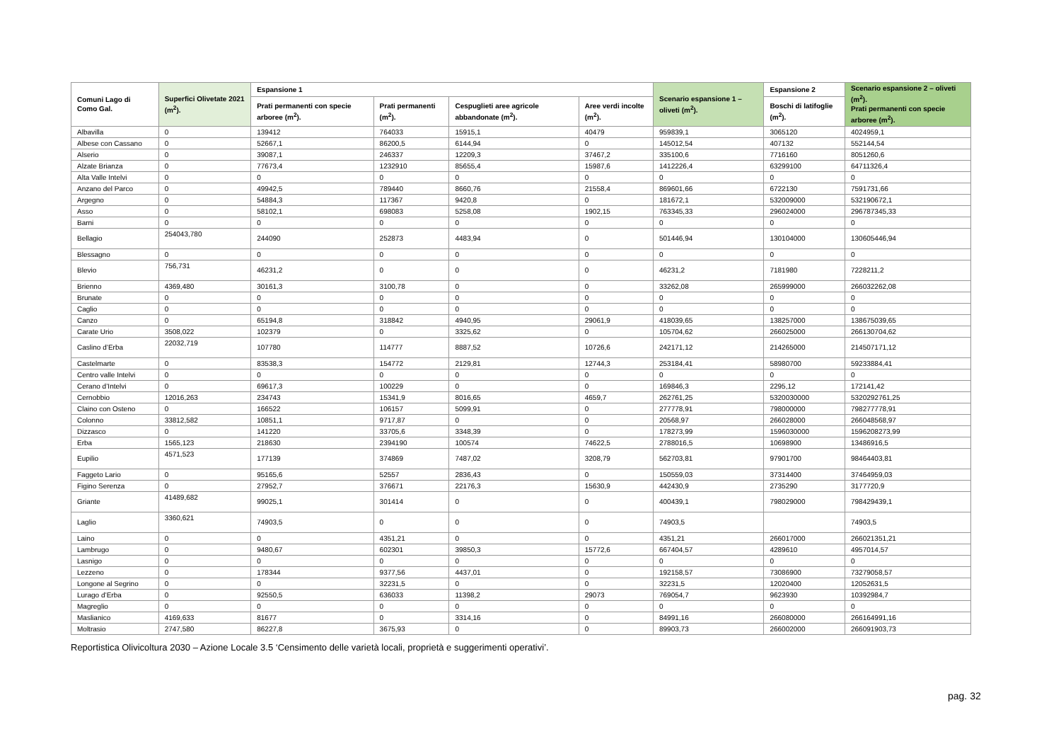| Comuni Lago di Como Gal. | Superfici Olivetate 2021 (m<sup>2</sup>). | Espansione 1 | | | | Scenario espansione 1 – oliveti (m<sup>2</sup>). | Espansione 2 | Scenario espansione 2 – oliveti (m<sup>2</sup>). Prati permanenti con specie arboree (m<sup>2</sup>). |
| --- | --- | --- | --- | --- | --- | --- | --- | --- |
| | | Prati permanenti con specie arboree (m<sup>2</sup>). | Prati permanenti (m<sup>2</sup>). | Cespuglieti aree agricole abbandonate (m<sup>2</sup>). | Aree verdi incolte (m<sup>2</sup>). | | Boschi di latifoglie (m<sup>2</sup>). | |
| Albavilla | 0 | 139412 | 764033 | 15915,1 | 40479 | 959839,1 | 3065120 | 4024959,1 |
| Albese con Cassano | 0 | 52667,1 | 86200,5 | 6144,94 | 0 | 145012,54 | 407132 | 552144,54 |
| Alserio | 0 | 39087,1 | 246337 | 12209,3 | 37467,2 | 335100,6 | 7716160 | 8051260,6 |
| Alzate Brianza | 0 | 77673,4 | 1232910 | 85655,4 | 15987,6 | 1412226,4 | 63299100 | 64711326,4 |
| Alta Valle Intelvi | 0 | 0 | 0 | 0 | 0 | 0 | 0 | 0 |
| Anzano del Parco | 0 | 49942,5 | 789440 | 8660,76 | 21558,4 | 869601,66 | 6722130 | 7591731,66 |
| Argegno | 0 | 54884,3 | 117367 | 9420,8 | 0 | 181672,1 | 532009000 | 532190672,1 |
| Asso | 0 | 58102,1 | 698083 | 5258,08 | 1902,15 | 763345,33 | 296024000 | 296787345,33 |
| Barni | 0 | 0 | 0 | 0 | 0 | 0 | 0 | 0 |
| Bellagio | 254043,780 | 244090 | 252873 | 4483,94 | 0 | 501446,94 | 130104000 | 130605446,94 |
| Blessagno | 0 | 0 | 0 | 0 | 0 | 0 | 0 | 0 |
| Blevio | 756,731 | 46231,2 | 0 | 0 | 0 | 46231,2 | 7181980 | 7228211,2 |
| Brienno | 4369,480 | 30161,3 | 3100,78 | 0 | 0 | 33262,08 | 265999000 | 266032262,08 |
| Brunate | 0 | 0 | 0 | 0 | 0 | 0 | 0 | 0 |
| Caglio | 0 | 0 | 0 | 0 | 0 | 0 | 0 | 0 |
| Canzo | 0 | 65194,8 | 318842 | 4940,95 | 29061,9 | 418039,65 | 138257000 | 138675039,65 |
| Carate Urio | 3508,022 | 102379 | 0 | 3325,62 | 0 | 105704,62 | 266025000 | 266130704,62 |
| Caslino d’Erba | 22032,719 | 107780 | 114777 | 8887,52 | 10726,6 | 242171,12 | 214265000 | 214507171,12 |
| Castelmarte | 0 | 83538,3 | 154772 | 2129,81 | 12744,3 | 253184,41 | 58980700 | 59233884,41 |
| Centro valle Intelvi | 0 | 0 | 0 | 0 | 0 | 0 | 0 | 0 |
| Cerano d’Intelvi | 0 | 69617,3 | 100229 | 0 | 0 | 169846,3 | 2295,12 | 172141,42 |
| Cernobbio | 12016,263 | 234743 | 15341,9 | 8016,65 | 4659,7 | 262761,25 | 5320030000 | 5320292761,25 |
| Claino con Osteno | 0 | 166522 | 106157 | 5099,91 | 0 | 277778,91 | 798000000 | 798277778,91 |
| Colonno | 33812,582 | 10851,1 | 9717,87 | 0 | 0 | 20568,97 | 266028000 | 266048568,97 |
| Dizzasco | 0 | 141220 | 33705,6 | 3348,39 | 0 | 178273,99 | 1596030000 | 1596208273,99 |
| Erba | 1565,123 | 218630 | 2394190 | 100574 | 74622,5 | 2788016,5 | 10698900 | 13486916,5 |
| Eupilio | 4571,523 | 177139 | 374869 | 7487,02 | 3208,79 | 562703,81 | 97901700 | 98464403,81 |
| Faggeto Lario | 0 | 95165,6 | 52557 | 2836,43 | 0 | 150559,03 | 37314400 | 37464959,03 |
| Figino Serenza | 0 | 27952,7 | 376671 | 22176,3 | 15630,9 | 442430,9 | 2735290 | 3177720,9 |
| Griante | 41489,682 | 99025,1 | 301414 | 0 | 0 | 400439,1 | 798029000 | 798429439,1 |
| Laglio | 3360,621 | 74903,5 | 0 | 0 | 0 | 74903,5 | | 74903,5 |
| Laino | 0 | 0 | 4351,21 | 0 | 0 | 4351,21 | 266017000 | 266021351,21 |
| Lambrugo | 0 | 9480,67 | 602301 | 39850,3 | 15772,6 | 667404,57 | 4289610 | 4957014,57 |
| Lasnigo | 0 | 0 | 0 | 0 | 0 | 0 | 0 | 0 |
| Lezzeno | 0 | 178344 | 9377,56 | 4437,01 | 0 | 192158,57 | 73086900 | 73279058,57 |
| Longone al Segrino | 0 | 0 | 32231,5 | 0 | 0 | 32231,5 | 12020400 | 12052631,5 |
| Lurago d’Erba | 0 | 92550,5 | 636033 | 11398,2 | 29073 | 769054,7 | 9623930 | 10392984,7 |
| Magreglio | 0 | 0 | 0 | 0 | 0 | 0 | 0 | 0 |
| Maslianico | 4169,633 | 81677 | 0 | 3314,16 | 0 | 84991,16 | 266080000 | 266164991,16 |
| Moltrasio | 2747,580 | 86227,8 | 3675,93 | 0 | 0 | 89903,73 | 266002000 | 266091903,73 |
Reportistica Olivicoltura 2030 – Azione Locale 3.5 ‘Censimento delle varietà locali, proprietà e suggerimenti operativi’.
pag. 32